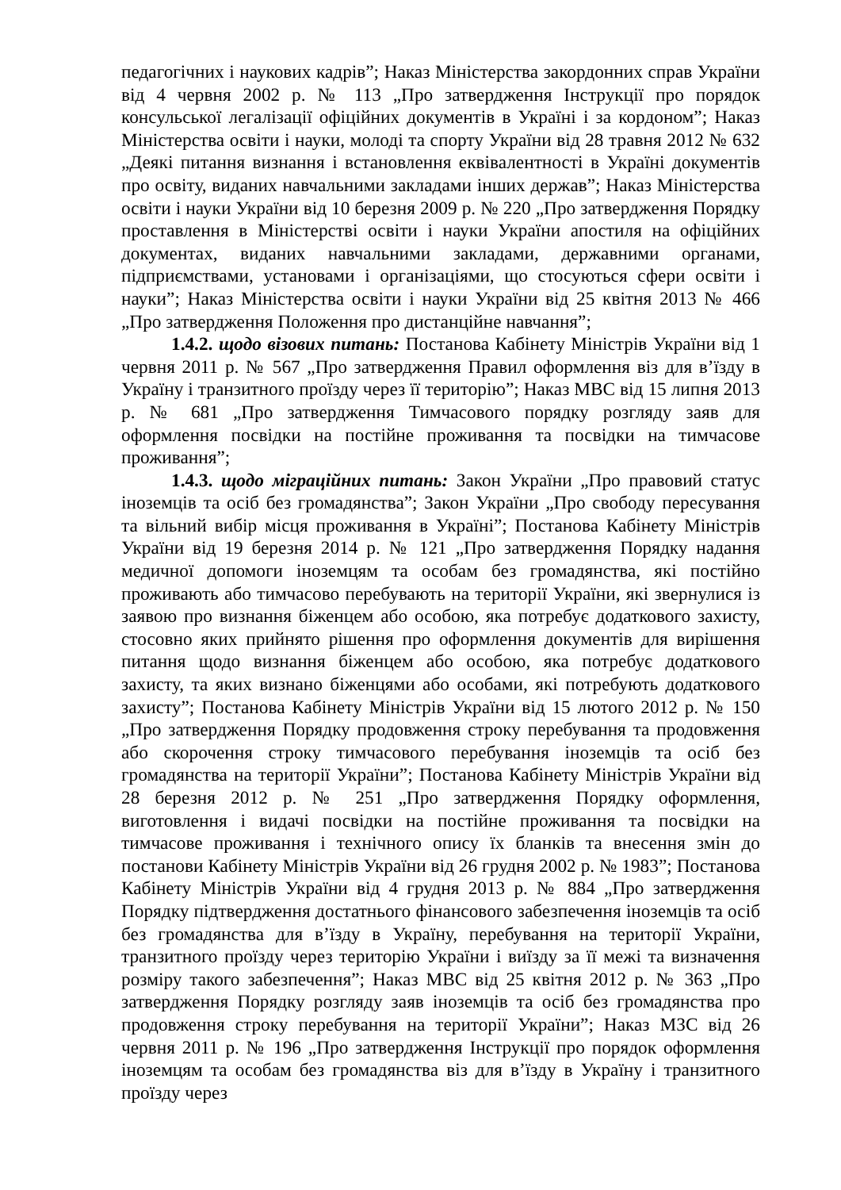педагогічних і наукових кадрів”; Наказ Міністерства закордонних справ України від 4 червня 2002 р. № 113 „Про затвердження Інструкції про порядок консульської легалізації офіційних документів в Україні і за кордоном”; Наказ Міністерства освіти і науки, молоді та спорту України від 28 травня 2012 № 632 „Деякі питання визнання і встановлення еквівалентності в Україні документів про освіту, виданих навчальними закладами інших держав”; Наказ Міністерства освіти і науки України від 10 березня 2009 р. № 220 „Про затвердження Порядку проставлення в Міністерстві освіти і науки України апостиля на офіційних документах, виданих навчальними закладами, державними органами, підприємствами, установами і організаціями, що стосуються сфери освіти і науки”; Наказ Міністерства освіти і науки України від 25 квітня 2013 № 466 „Про затвердження Положення про дистанційне навчання”;
1.4.2. щодо візових питань: Постанова Кабінету Міністрів України від 1 червня 2011 р. № 567 „Про затвердження Правил оформлення віз для в’їзду в Україну і транзитного проїзду через її територію”; Наказ МВС від 15 липня 2013 р. № 681 „Про затвердження Тимчасового порядку розгляду заяв для оформлення посвідки на постійне проживання та посвідки на тимчасове проживання”;
1.4.3. щодо міграційних питань: Закон України „Про правовий статус іноземців та осіб без громадянства”; Закон України „Про свободу пересування та вільний вибір місця проживання в Україні”; Постанова Кабінету Міністрів України від 19 березня 2014 р. № 121 „Про затвердження Порядку надання медичної допомоги іноземцям та особам без громадянства, які постійно проживають або тимчасово перебувають на території України, які звернулися із заявою про визнання біженцем або особою, яка потребує додаткового захисту, стосовно яких прийнято рішення про оформлення документів для вирішення питання щодо визнання біженцем або особою, яка потребує додаткового захисту, та яких визнано біженцями або особами, які потребують додаткового захисту”; Постанова Кабінету Міністрів України від 15 лютого 2012 р. № 150 „Про затвердження Порядку продовження строку перебування та продовження або скорочення строку тимчасового перебування іноземців та осіб без громадянства на території України”; Постанова Кабінету Міністрів України від 28 березня 2012 р. № 251 „Про затвердження Порядку оформлення, виготовлення і видачі посвідки на постійне проживання та посвідки на тимчасове проживання і технічного опису їх бланків та внесення змін до постанови Кабінету Міністрів України від 26 грудня 2002 р. № 1983”; Постанова Кабінету Міністрів України від 4 грудня 2013 р. № 884 „Про затвердження Порядку підтвердження достатнього фінансового забезпечення іноземців та осіб без громадянства для в’їзду в Україну, перебування на території України, транзитного проїзду через територію України і виїзду за її межі та визначення розміру такого забезпечення”; Наказ МВС від 25 квітня 2012 р. № 363 „Про затвердження Порядку розгляду заяв іноземців та осіб без громадянства про продовження строку перебування на території України”; Наказ МЗС від 26 червня 2011 р. № 196 „Про затвердження Інструкції про порядок оформлення іноземцям та особам без громадянства віз для в’їзду в Україну і транзитного проїзду через